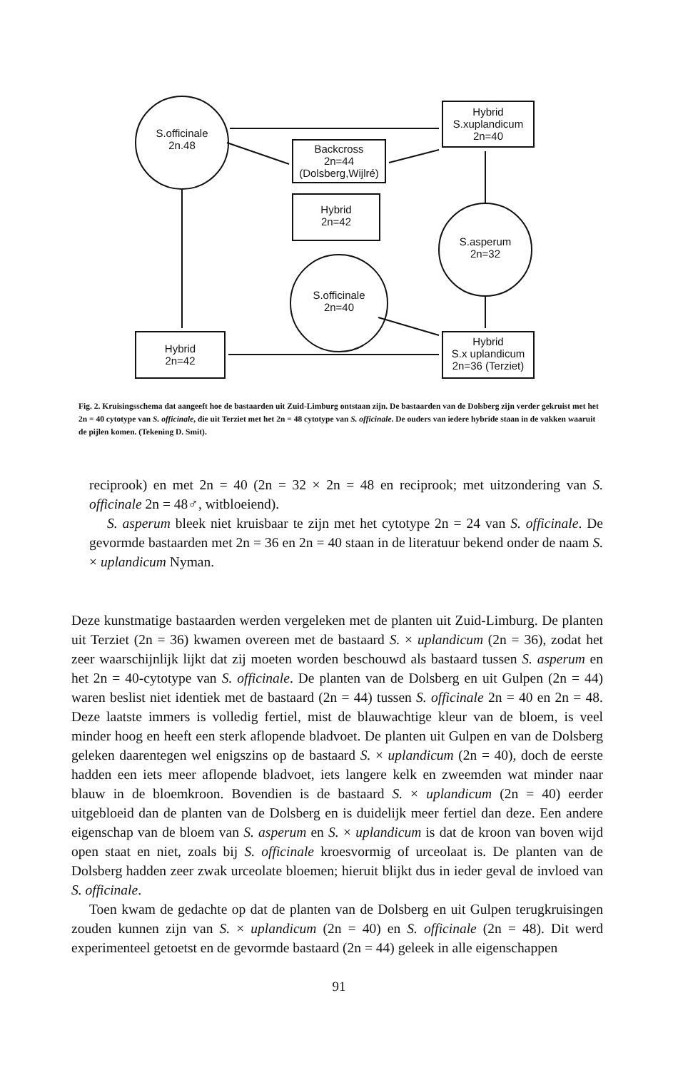S.officinale
2n.48
Hybrid
S.xuplandicum
2n=40
Backcross
2n=44
(Dolsberg,Wijlré)
Hybrid
2n=42
S.asperum
2n=32
S.officinale
2n=40
Hybrid
2n=42
Hybrid
S.x uplandicum
2n=36 (Terziet)
Fig. 2. Kruisingsschema dat aangeeft hoe de bastaarden uit Zuid-Limburg ontstaan zijn. De bastaarden van de Dolsberg zijn verder gekruist met het 2n = 40 cytotype van S. officinale, die uit Terziet met het 2n = 48 cytotype van S. officinale. De ouders van iedere hybride staan in de vakken waaruit de pijlen komen. (Tekening D. Smit).
reciprook) en met 2n = 40 (2n = 32 × 2n = 48 en reciprook; met uitzondering van S. officinale 2n = 48♂, witbloeiend).
S. asperum bleek niet kruisbaar te zijn met het cytotype 2n = 24 van S. officinale. De gevormde bastaarden met 2n = 36 en 2n = 40 staan in de literatuur bekend onder de naam S. × uplandicum Nyman.
Deze kunstmatige bastaarden werden vergeleken met de planten uit Zuid-Limburg. De planten uit Terziet (2n = 36) kwamen overeen met de bastaard S. × uplandicum (2n = 36), zodat het zeer waarschijnlijk lijkt dat zij moeten worden beschouwd als bastaard tussen S. asperum en het 2n = 40-cytotype van S. officinale. De planten van de Dolsberg en uit Gulpen (2n = 44) waren beslist niet identiek met de bastaard (2n = 44) tussen S. officinale 2n = 40 en 2n = 48. Deze laatste immers is volledig fertiel, mist de blauwachtige kleur van de bloem, is veel minder hoog en heeft een sterk aflopende bladvoet. De planten uit Gulpen en van de Dolsberg geleken daarentegen wel enigszins op de bastaard S. × uplandicum (2n = 40), doch de eerste hadden een iets meer aflopende bladvoet, iets langere kelk en zweemden wat minder naar blauw in de bloemkroon. Bovendien is de bastaard S. × uplandicum (2n = 40) eerder uitgebloeid dan de planten van de Dolsberg en is duidelijk meer fertiel dan deze. Een andere eigenschap van de bloem van S. asperum en S. × uplandicum is dat de kroon van boven wijd open staat en niet, zoals bij S. officinale kroesvormig of urceolaat is. De planten van de Dolsberg hadden zeer zwak urceolate bloemen; hieruit blijkt dus in ieder geval de invloed van S. officinale.
Toen kwam de gedachte op dat de planten van de Dolsberg en uit Gulpen terugkruisingen zouden kunnen zijn van S. × uplandicum (2n = 40) en S. officinale (2n = 48). Dit werd experimenteel getoetst en de gevormde bastaard (2n = 44) geleek in alle eigenschappen
91